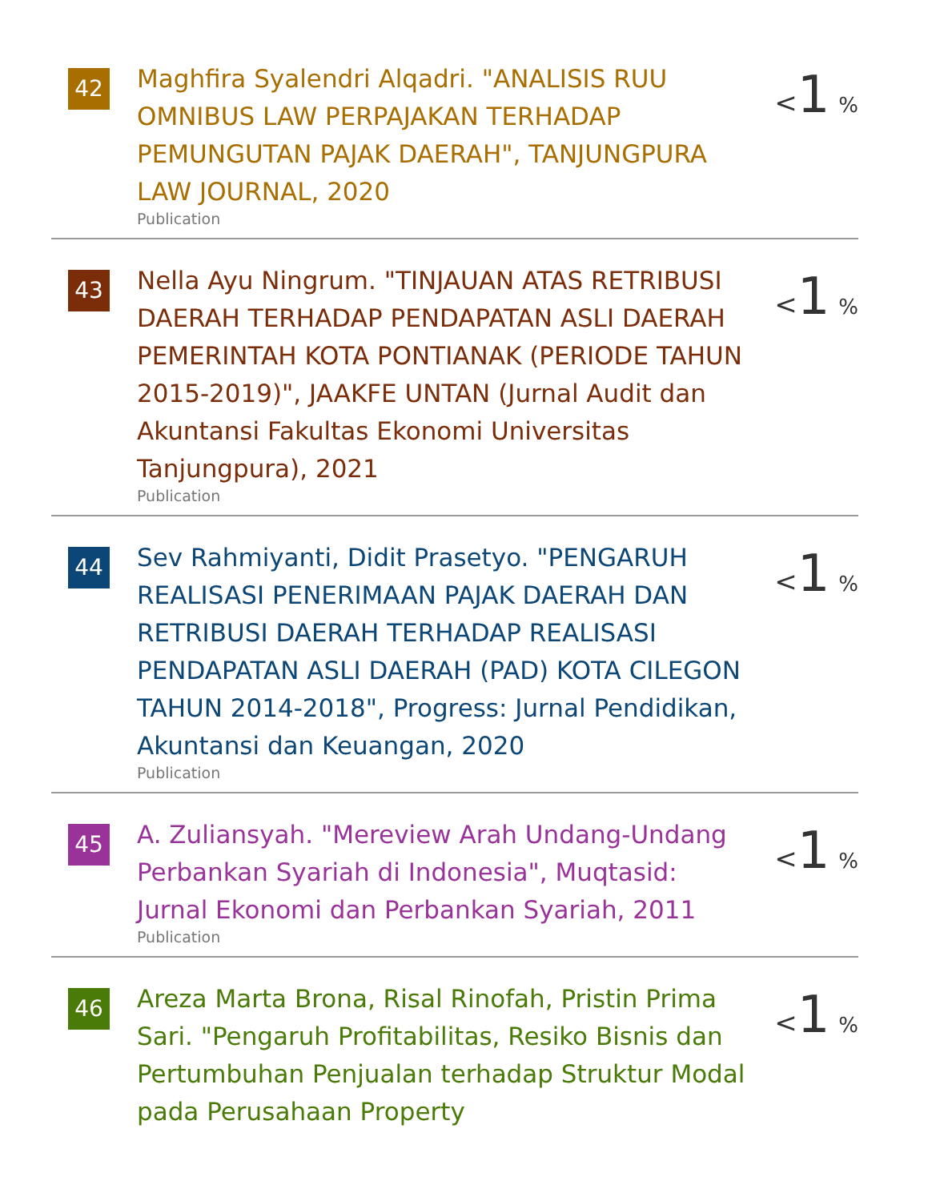42
Maghfira Syalendri Alqadri. "ANALISIS RUU OMNIBUS LAW PERPAJAKAN TERHADAP PEMUNGUTAN PAJAK DAERAH", TANJUNGPURA LAW JOURNAL, 2020
Publication
<1 %
43
Nella Ayu Ningrum. "TINJAUAN ATAS RETRIBUSI DAERAH TERHADAP PENDAPATAN ASLI DAERAH PEMERINTAH KOTA PONTIANAK (PERIODE TAHUN 2015-2019)", JAAKFE UNTAN (Jurnal Audit dan Akuntansi Fakultas Ekonomi Universitas Tanjungpura), 2021
Publication
<1 %
44
Sev Rahmiyanti, Didit Prasetyo. "PENGARUH REALISASI PENERIMAAN PAJAK DAERAH DAN RETRIBUSI DAERAH TERHADAP REALISASI PENDAPATAN ASLI DAERAH (PAD) KOTA CILEGON TAHUN 2014-2018", Progress: Jurnal Pendidikan, Akuntansi dan Keuangan, 2020
Publication
<1 %
45
A. Zuliansyah. "Mereview Arah Undang-Undang Perbankan Syariah di Indonesia", Muqtasid: Jurnal Ekonomi dan Perbankan Syariah, 2011
Publication
<1 %
46
Areza Marta Brona, Risal Rinofah, Pristin Prima Sari. "Pengaruh Profitabilitas, Resiko Bisnis dan Pertumbuhan Penjualan terhadap Struktur Modal pada Perusahaan Property
<1 %